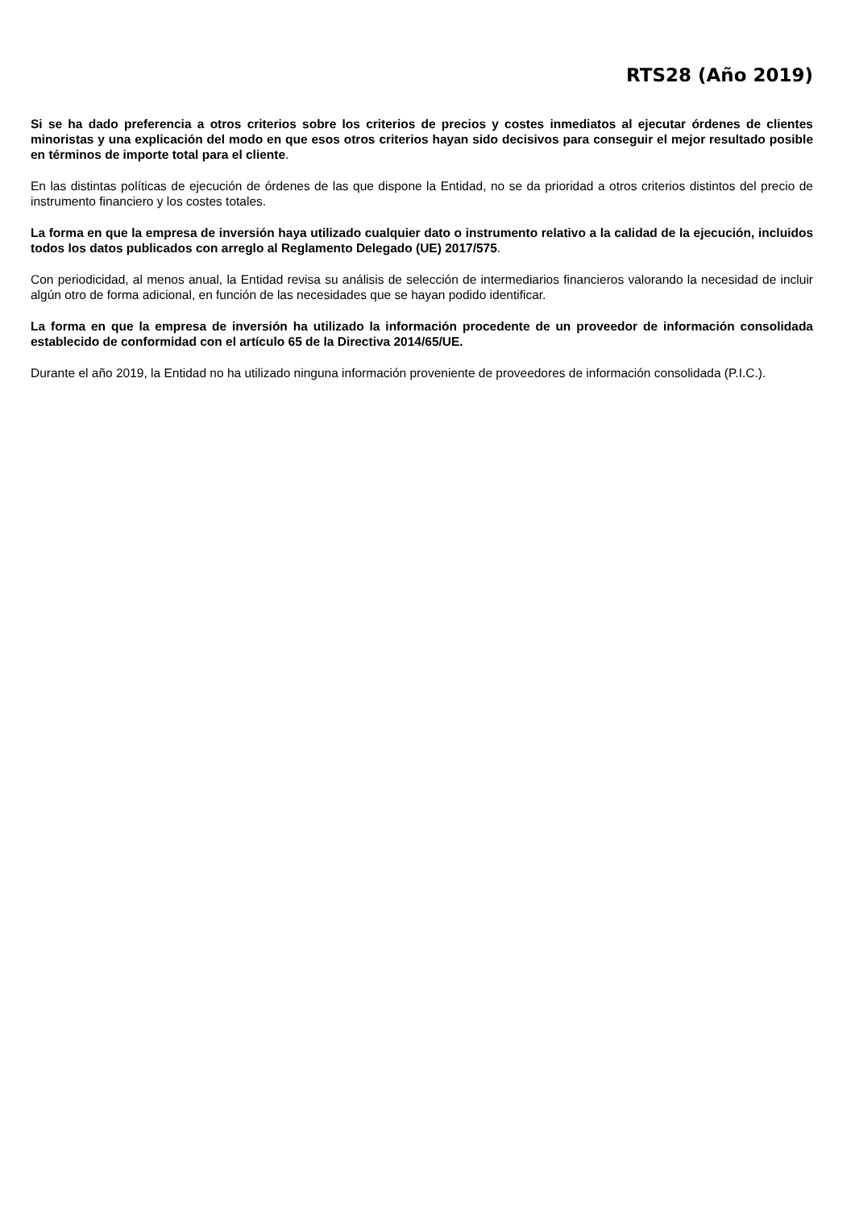RTS28 (Año 2019)
Si se ha dado preferencia a otros criterios sobre los criterios de precios y costes inmediatos al ejecutar órdenes de clientes minoristas y una explicación del modo en que esos otros criterios hayan sido decisivos para conseguir el mejor resultado posible en términos de importe total para el cliente.
En las distintas políticas de ejecución de órdenes de las que dispone la Entidad, no se da prioridad a otros criterios distintos del precio de instrumento financiero y los costes totales.
La forma en que la empresa de inversión haya utilizado cualquier dato o instrumento relativo a la calidad de la ejecución, incluidos todos los datos publicados con arreglo al Reglamento Delegado (UE) 2017/575.
Con periodicidad, al menos anual, la Entidad revisa su análisis de selección de intermediarios financieros valorando la necesidad de incluir algún otro de forma adicional, en función de las necesidades que se hayan podido identificar.
La forma en que la empresa de inversión ha utilizado la información procedente de un proveedor de información consolidada establecido de conformidad con el artículo 65 de la Directiva 2014/65/UE.
Durante el año 2019, la Entidad no ha utilizado ninguna información proveniente de proveedores de información consolidada (P.I.C.).